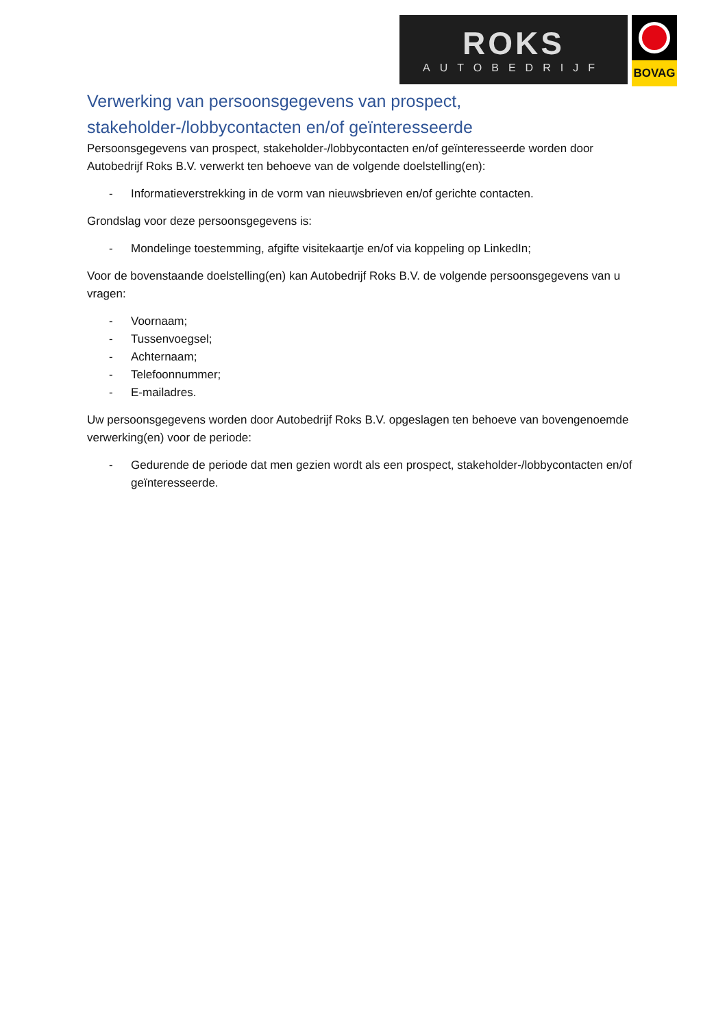ROKS
AUTOBEDRIJF
BOVAG
Verwerking van persoonsgegevens van prospect, stakeholder-/lobbycontacten en/of geïnteresseerde
Persoonsgegevens van prospect, stakeholder-/lobbycontacten en/of geïnteresseerde worden door Autobedrijf Roks B.V. verwerkt ten behoeve van de volgende doelstelling(en):
- Informatieverstrekking in de vorm van nieuwsbrieven en/of gerichte contacten.
Grondslag voor deze persoonsgegevens is:
- Mondelinge toestemming, afgifte visitekaartje en/of via koppeling op LinkedIn;
Voor de bovenstaande doelstelling(en) kan Autobedrijf Roks B.V. de volgende persoonsgegevens van u vragen:
- Voornaam;
- Tussenvoegsel;
- Achternaam;
- Telefoonnummer;
- E-mailadres.
Uw persoonsgegevens worden door Autobedrijf Roks B.V. opgeslagen ten behoeve van bovengenoemde verwerking(en) voor de periode:
- Gedurende de periode dat men gezien wordt als een prospect, stakeholder-/lobbycontacten en/of geïnteresseerde.